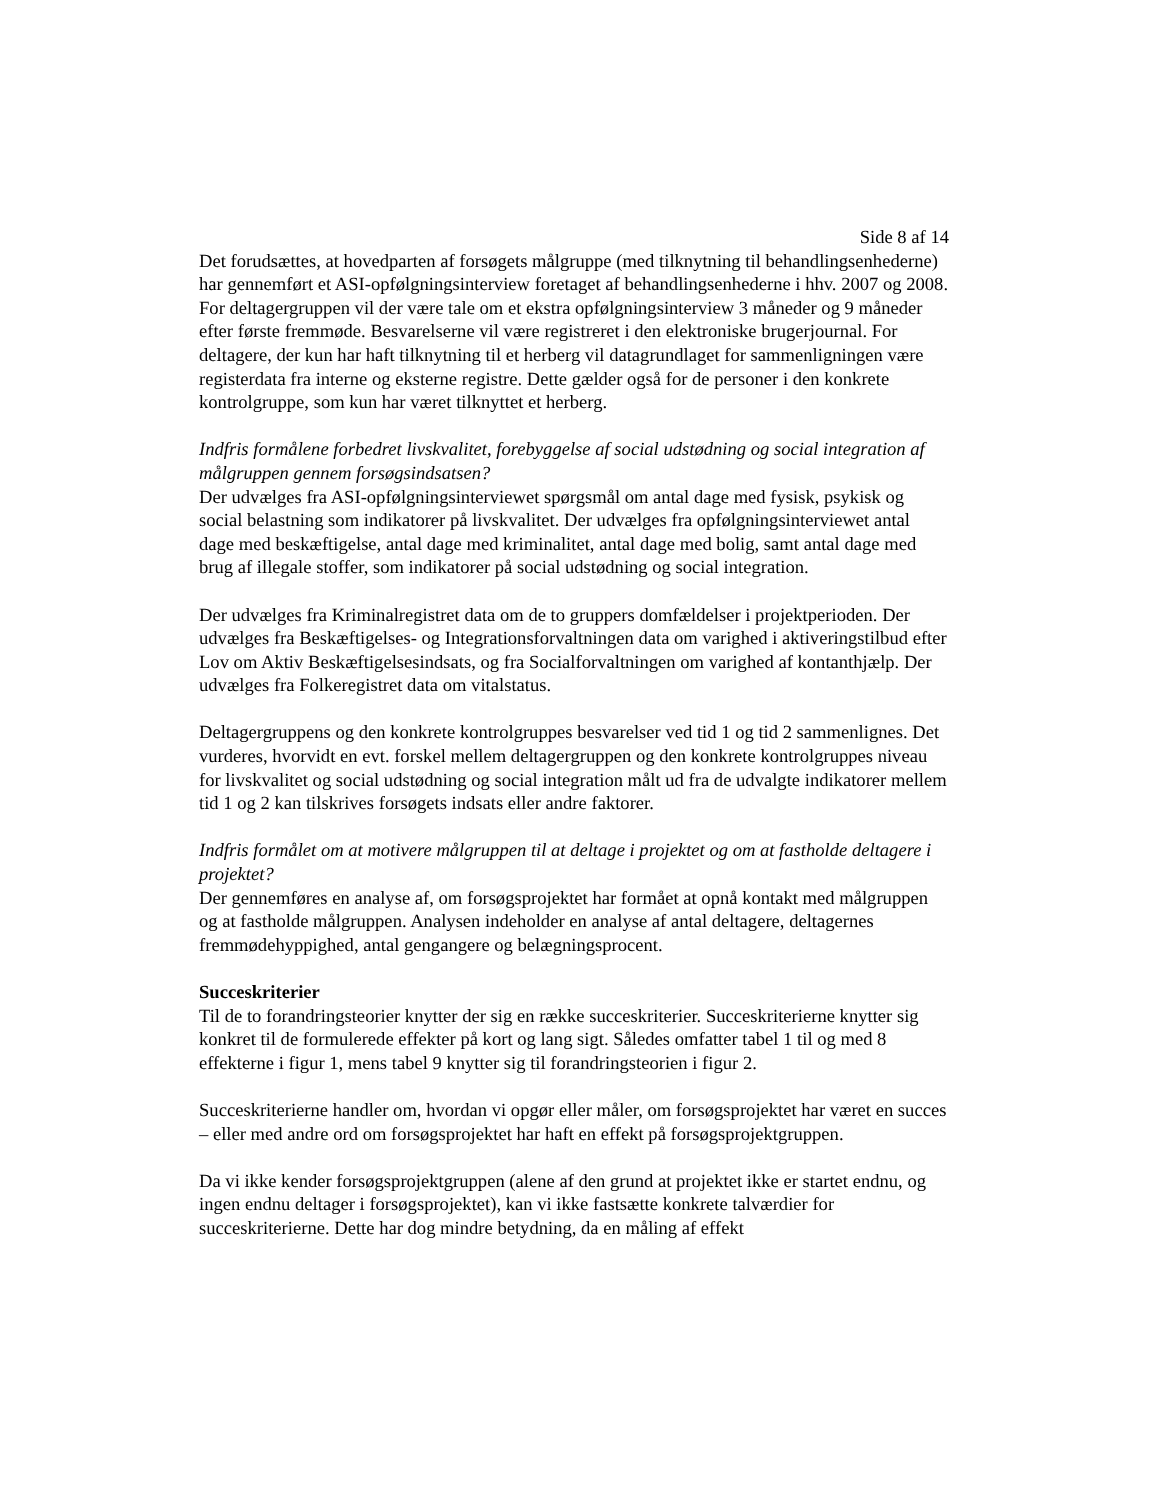Side 8 af 14
Det forudsættes, at hovedparten af forsøgets målgruppe (med tilknytning til behandlingsenhederne) har gennemført et ASI-opfølgningsinterview foretaget af behandlingsenhederne i hhv. 2007 og 2008. For deltagergruppen vil der være tale om et ekstra opfølgningsinterview 3 måneder og 9 måneder efter første fremmøde. Besvarelserne vil være registreret i den elektroniske brugerjournal. For deltagere, der kun har haft tilknytning til et herberg vil datagrundlaget for sammenligningen være registerdata fra interne og eksterne registre. Dette gælder også for de personer i den konkrete kontrolgruppe, som kun har været tilknyttet et herberg.
Indfris formålene forbedret livskvalitet, forebyggelse af social udstødning og social integration af målgruppen gennem forsøgsindsatsen?
Der udvælges fra ASI-opfølgningsinterviewet spørgsmål om antal dage med fysisk, psykisk og social belastning som indikatorer på livskvalitet. Der udvælges fra opfølgningsinterviewet antal dage med beskæftigelse, antal dage med kriminalitet, antal dage med bolig, samt antal dage med brug af illegale stoffer, som indikatorer på social udstødning og social integration.
Der udvælges fra Kriminalregistret data om de to gruppers domfældelser i projektperioden. Der udvælges fra Beskæftigelses- og Integrationsforvaltningen data om varighed i aktiveringstilbud efter Lov om Aktiv Beskæftigelsesindsats, og fra Socialforvaltningen om varighed af kontanthjælp. Der udvælges fra Folkeregistret data om vitalstatus.
Deltagergruppens og den konkrete kontrolgruppes besvarelser ved tid 1 og tid 2 sammenlignes. Det vurderes, hvorvidt en evt. forskel mellem deltagergruppen og den konkrete kontrolgruppes niveau for livskvalitet og social udstødning og social integration målt ud fra de udvalgte indikatorer mellem tid 1 og 2 kan tilskrives forsøgets indsats eller andre faktorer.
Indfris formålet om at motivere målgruppen til at deltage i projektet og om at fastholde deltagere i projektet?
Der gennemføres en analyse af, om forsøgsprojektet har formået at opnå kontakt med målgruppen og at fastholde målgruppen. Analysen indeholder en analyse af antal deltagere, deltagernes fremmødehyppighed, antal gengangere og belægningsprocent.
Succeskriterier
Til de to forandringsteorier knytter der sig en række succeskriterier. Succeskriterierne knytter sig konkret til de formulerede effekter på kort og lang sigt. Således omfatter tabel 1 til og med 8 effekterne i figur 1, mens tabel 9 knytter sig til forandringsteorien i figur 2.
Succeskriterierne handler om, hvordan vi opgør eller måler, om forsøgsprojektet har været en succes – eller med andre ord om forsøgsprojektet har haft en effekt på forsøgsprojektgruppen.
Da vi ikke kender forsøgsprojektgruppen (alene af den grund at projektet ikke er startet endnu, og ingen endnu deltager i forsøgsprojektet), kan vi ikke fastsætte konkrete talværdier for succeskriterierne. Dette har dog mindre betydning, da en måling af effekt